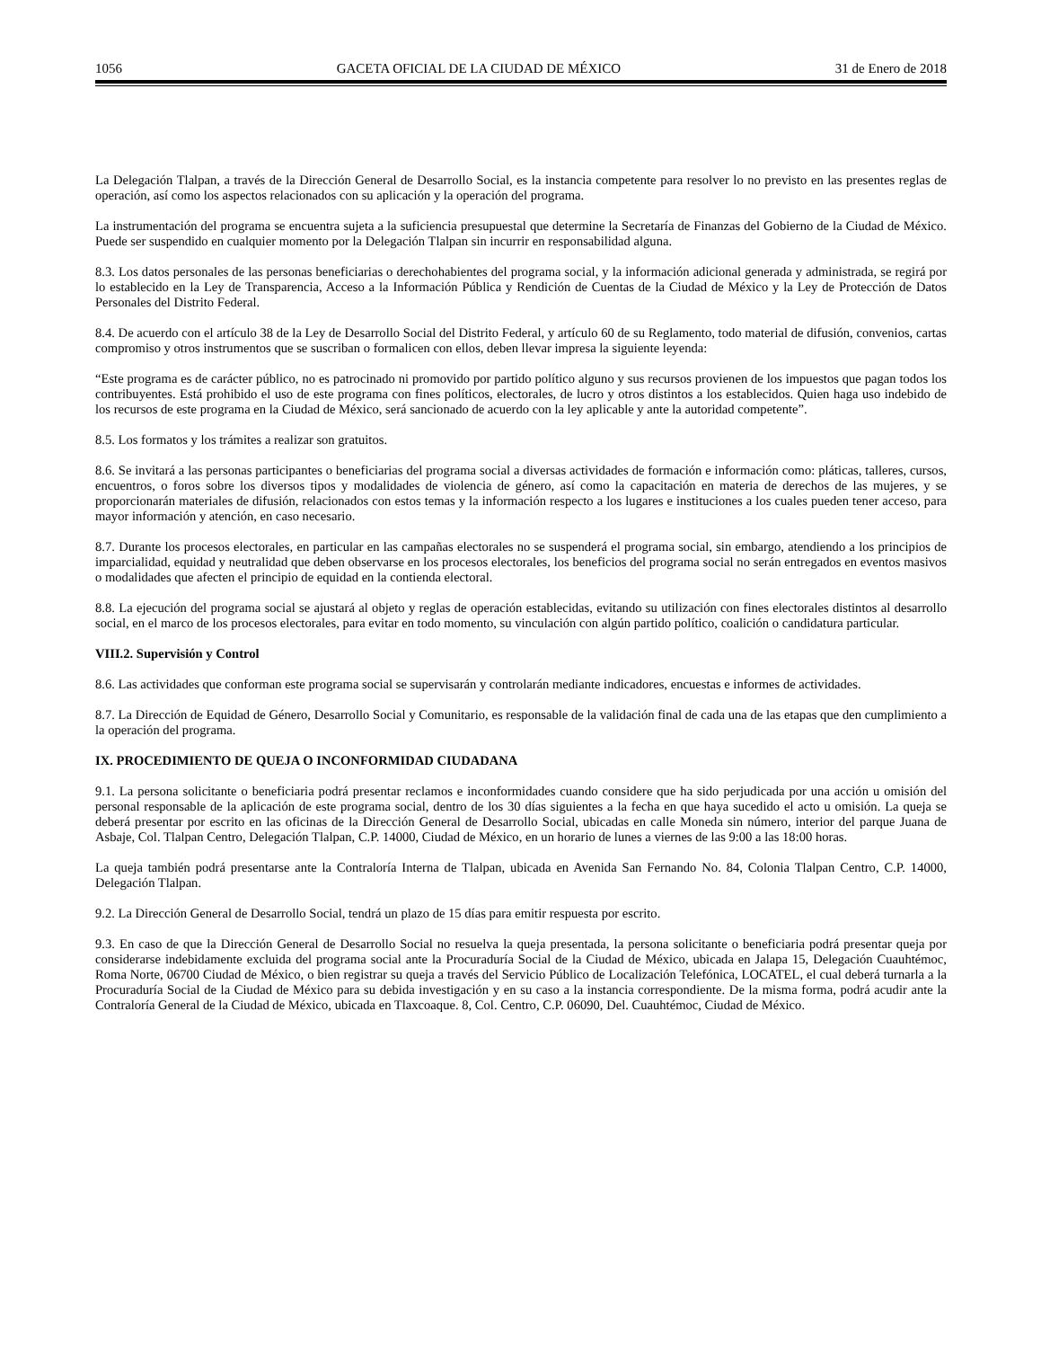1056 GACETA OFICIAL DE LA CIUDAD DE MÉXICO 31 de Enero de 2018
La Delegación Tlalpan, a través de la Dirección General de Desarrollo Social, es la instancia competente para resolver lo no previsto en las presentes reglas de operación, así como los aspectos relacionados con su aplicación y la operación del programa.
La instrumentación del programa se encuentra sujeta a la suficiencia presupuestal que determine la Secretaría de Finanzas del Gobierno de la Ciudad de México. Puede ser suspendido en cualquier momento por la Delegación Tlalpan sin incurrir en responsabilidad alguna.
8.3. Los datos personales de las personas beneficiarias o derechohabientes del programa social, y la información adicional generada y administrada, se regirá por lo establecido en la Ley de Transparencia, Acceso a la Información Pública y Rendición de Cuentas de la Ciudad de México y la Ley de Protección de Datos Personales del Distrito Federal.
8.4. De acuerdo con el artículo 38 de la Ley de Desarrollo Social del Distrito Federal, y artículo 60 de su Reglamento, todo material de difusión, convenios, cartas compromiso y otros instrumentos que se suscriban o formalicen con ellos, deben llevar impresa la siguiente leyenda:
“Este programa es de carácter público, no es patrocinado ni promovido por partido político alguno y sus recursos provienen de los impuestos que pagan todos los contribuyentes. Está prohibido el uso de este programa con fines políticos, electorales, de lucro y otros distintos a los establecidos. Quien haga uso indebido de los recursos de este programa en la Ciudad de México, será sancionado de acuerdo con la ley aplicable y ante la autoridad competente”.
8.5. Los formatos y los trámites a realizar son gratuitos.
8.6. Se invitará a las personas participantes o beneficiarias del programa social a diversas actividades de formación e información como: pláticas, talleres, cursos, encuentros, o foros sobre los diversos tipos y modalidades de violencia de género, así como la capacitación en materia de derechos de las mujeres, y se proporcionarán materiales de difusión, relacionados con estos temas y la información respecto a los lugares e instituciones a los cuales pueden tener acceso, para mayor información y atención, en caso necesario.
8.7. Durante los procesos electorales, en particular en las campañas electorales no se suspenderá el programa social, sin embargo, atendiendo a los principios de imparcialidad, equidad y neutralidad que deben observarse en los procesos electorales, los beneficios del programa social no serán entregados en eventos masivos o modalidades que afecten el principio de equidad en la contienda electoral.
8.8. La ejecución del programa social se ajustará al objeto y reglas de operación establecidas, evitando su utilización con fines electorales distintos al desarrollo social, en el marco de los procesos electorales, para evitar en todo momento, su vinculación con algún partido político, coalición o candidatura particular.
VIII.2. Supervisión y Control
8.6. Las actividades que conforman este programa social se supervisarán y controlarán mediante indicadores, encuestas e informes de actividades.
8.7. La Dirección de Equidad de Género, Desarrollo Social y Comunitario, es responsable de la validación final de cada una de las etapas que den cumplimiento a la operación del programa.
IX. PROCEDIMIENTO DE QUEJA O INCONFORMIDAD CIUDADANA
9.1. La persona solicitante o beneficiaria podrá presentar reclamos e inconformidades cuando considere que ha sido perjudicada por una acción u omisión del personal responsable de la aplicación de este programa social, dentro de los 30 días siguientes a la fecha en que haya sucedido el acto u omisión. La queja se deberá presentar por escrito en las oficinas de la Dirección General de Desarrollo Social, ubicadas en calle Moneda sin número, interior del parque Juana de Asbaje, Col. Tlalpan Centro, Delegación Tlalpan, C.P. 14000, Ciudad de México, en un horario de lunes a viernes de las 9:00 a las 18:00 horas.
La queja también podrá presentarse ante la Contraloría Interna de Tlalpan, ubicada en Avenida San Fernando No. 84, Colonia Tlalpan Centro, C.P. 14000, Delegación Tlalpan.
9.2. La Dirección General de Desarrollo Social, tendrá un plazo de 15 días para emitir respuesta por escrito.
9.3. En caso de que la Dirección General de Desarrollo Social no resuelva la queja presentada, la persona solicitante o beneficiaria podrá presentar queja por considerarse indebidamente excluida del programa social ante la Procuraduría Social de la Ciudad de México, ubicada en Jalapa 15, Delegación Cuauhtémoc, Roma Norte, 06700 Ciudad de México, o bien registrar su queja a través del Servicio Público de Localización Telefónica, LOCATEL, el cual deberá turnarla a la Procuraduría Social de la Ciudad de México para su debida investigación y en su caso a la instancia correspondiente. De la misma forma, podrá acudir ante la Contraloría General de la Ciudad de México, ubicada en Tlaxcoaque. 8, Col. Centro, C.P. 06090, Del. Cuauhtémoc, Ciudad de México.